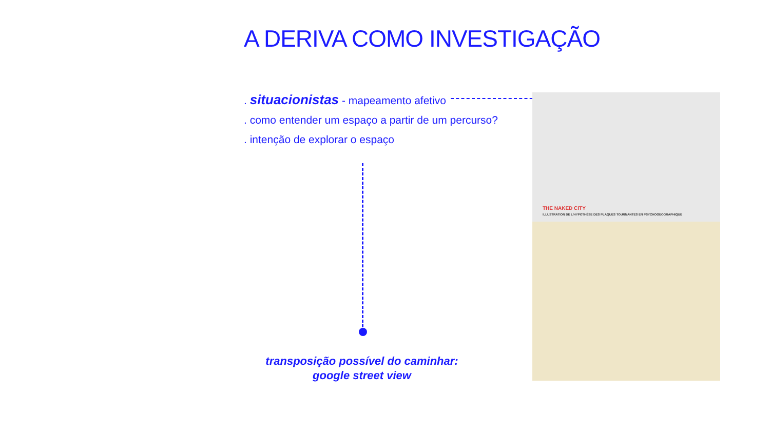A DERIVA COMO INVESTIGAÇÃO
. situacionistas - mapeamento afetivo
. como entender um espaço a partir de um percurso?
. intenção de explorar o espaço
transposição possível do caminhar:
google street view
THE NAKED CITY
ILLUSTRATION DE L'HYPOTHÈSE DES PLAQUES TOURNANTES EN PSYCHOGEOGRAPHIQUE